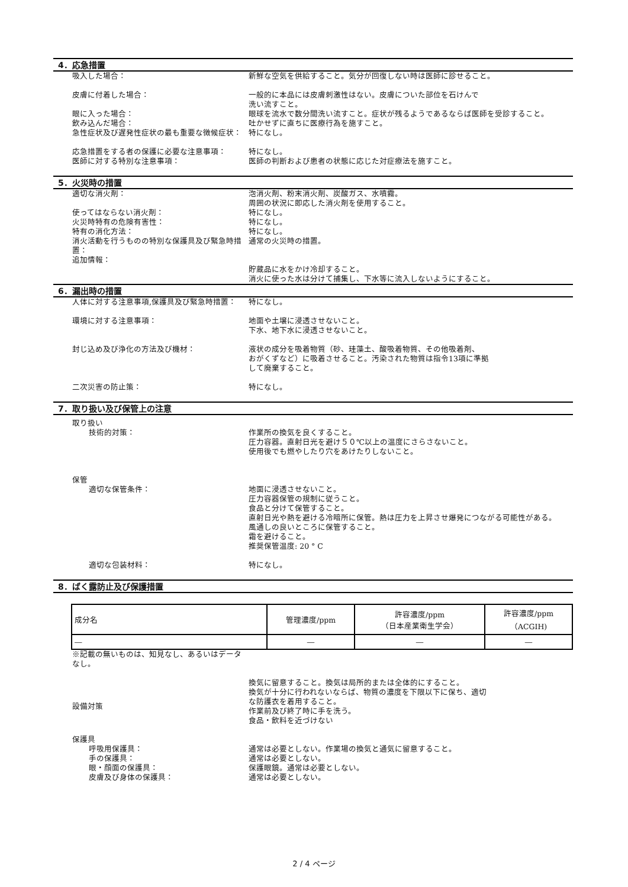4．応急措置
吸入した場合： 新鮮な空気を供給すること。気分が回復しない時は医師に診せること。
皮膚に付着した場合： 一般的に本品には皮膚刺激性はない。皮膚についた部位を石けんで
洗い流すこと。
眼に入った場合： 眼球を流水で数分間洗い流すこと。症状が残るようであるならば医師を受診すること。
飲み込んだ場合： 吐かせずに直ちに医療行為を施すこと。
急性症状及び遅発性症状の最も重要な徴候症状： 特になし。
応急措置をする者の保護に必要な注意事項： 特になし。
医師に対する特別な注意事項： 医師の判断および患者の状態に応じた対症療法を施すこと。
5．火災時の措置
適切な消火剤： 泡消火剤、粉末消火剤、炭酸ガス、水噴霧。
周囲の状況に即応した消火剤を使用すること。
使ってはならない消火剤： 特になし。
火災時特有の危険有害性： 特になし。
特有の消化方法： 特になし。
消火活動を行うものの特別な保護具及び緊急時措置： 通常の火災時の措置。
追加情報：
貯蔵品に水をかけ冷却すること。
消火に使った水は分けて捕集し、下水等に流入しないようにすること。
6．漏出時の措置
人体に対する注意事項,保護具及び緊急時措置： 特になし。
環境に対する注意事項： 地面や土壌に浸透させないこと。
下水、地下水に浸透させないこと。
封じ込め及び浄化の方法及び機材： 液状の成分を吸着物質（砂、珪藻土、酸吸着物質、その他吸着剤、
おがくずなど）に吸着させること。汚染された物質は指令13項に準拠
して廃棄すること。
二次災害の防止策： 特になし。
7．取り扱い及び保管上の注意
取り扱い
技術的対策： 作業所の換気を良くすること。
圧力容器。直射日光を避け５０℃以上の温度にさらさないこと。
使用後でも燃やしたり穴をあけたりしないこと。
保管
適切な保管条件： 地面に浸透させないこと。
圧力容器保管の規制に従うこと。
食品と分けて保管すること。
直射日光や熱を避ける冷暗所に保管。熱は圧力を上昇させ爆発につながる可能性がある。
風通しの良いところに保管すること。
霜を避けること。
推奨保管温度: 20 ° C
適切な包装材料： 特になし。
8．ばく露防止及び保護措置
| 成分名 | 管理濃度/ppm | 許容濃度/ppm （日本産業衛生学会） | 許容濃度/ppm （ACGIH) |
| ― | ― | ― | ― |
※記載の無いものは、知見なし、あるいはデータなし。
設備対策
換気に留意すること。換気は局所的または全体的にすること。
換気が十分に行われないならば、物質の濃度を下限以下に保ち、適切
な防護衣を着用すること。
作業前及び終了時に手を洗う。
食品・飲料を近づけない
保護具
呼吸用保護具： 通常は必要としない。作業場の換気と通気に留意すること。
手の保護具： 通常は必要としない。
眼・顔面の保護具： 保護眼鏡。通常は必要としない。
皮膚及び身体の保護具： 通常は必要としない。
2 / 4 ページ